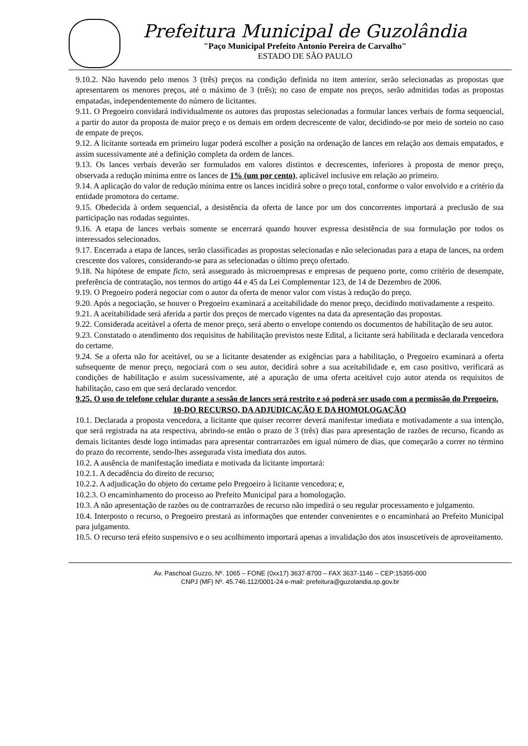Prefeitura Municipal de Guzolândia
"Paço Municipal Prefeito Antonio Pereira de Carvalho"
ESTADO DE SÃO PAULO
9.10.2. Não havendo pelo menos 3 (três) preços na condição definida no item anterior, serão selecionadas as propostas que apresentarem os menores preços, até o máximo de 3 (três); no caso de empate nos preços, serão admitidas todas as propostas empatadas, independentemente do número de licitantes.
9.11. O Pregoeiro convidará individualmente os autores das propostas selecionadas a formular lances verbais de forma sequencial, a partir do autor da proposta de maior preço e os demais em ordem decrescente de valor, decidindo-se por meio de sorteio no caso de empate de preços.
9.12. A licitante sorteada em primeiro lugar poderá escolher a posição na ordenação de lances em relação aos demais empatados, e assim sucessivamente até a definição completa da ordem de lances.
9.13. Os lances verbais deverão ser formulados em valores distintos e decrescentes, inferiores à proposta de menor preço, observada a redução mínima entre os lances de 1% (um por cento), aplicável inclusive em relação ao primeiro.
9.14. A aplicação do valor de redução mínima entre os lances incidirá sobre o preço total, conforme o valor envolvido e a critério da entidade promotora do certame.
9.15. Obedecida à ordem sequencial, a desistência da oferta de lance por um dos concorrentes importará a preclusão de sua participação nas rodadas seguintes.
9.16. A etapa de lances verbais somente se encerrará quando houver expressa desistência de sua formulação por todos os interessados selecionados.
9.17. Encerrada a etapa de lances, serão classificadas as propostas selecionadas e não selecionadas para a etapa de lances, na ordem crescente dos valores, considerando-se para as selecionadas o último preço ofertado.
9.18. Na hipótese de empate ficto, será assegurado às microempresas e empresas de pequeno porte, como critério de desempate, preferência de contratação, nos termos do artigo 44 e 45 da Lei Complementar 123, de 14 de Dezembro de 2006.
9.19. O Pregoeiro poderá negociar com o autor da oferta de menor valor com vistas à redução do preço.
9.20. Após a negociação, se houver o Pregoeiro examinará a aceitabilidade do menor preço, decidindo motivadamente a respeito.
9.21. A aceitabilidade será aferida a partir dos preços de mercado vigentes na data da apresentação das propostas.
9.22. Considerada aceitável a oferta de menor preço, será aberto o envelope contendo os documentos de habilitação de seu autor.
9.23. Constatado o atendimento dos requisitos de habilitação previstos neste Edital, a licitante será habilitada e declarada vencedora do certame.
9.24. Se a oferta não for aceitável, ou se a licitante desatender as exigências para a habilitação, o Pregoeiro examinará a oferta subsequente de menor preço, negociará com o seu autor, decidirá sobre a sua aceitabilidade e, em caso positivo, verificará as condições de habilitação e assim sucessivamente, até a apuração de uma oferta aceitável cujo autor atenda os requisitos de habilitação, caso em que será declarado vencedor.
9.25. O uso de telefone celular durante a sessão de lances será restrito e só poderá ser usado com a permissão do Pregoeiro.
10-DO RECURSO, DA ADJUDICAÇÃO E DA HOMOLOGAÇÃO
10.1. Declarada a proposta vencedora, a licitante que quiser recorrer deverá manifestar imediata e motivadamente a sua intenção, que será registrada na ata respectiva, abrindo-se então o prazo de 3 (três) dias para apresentação de razões de recurso, ficando as demais licitantes desde logo intimadas para apresentar contrarrazões em igual número de dias, que começarão a correr no término do prazo do recorrente, sendo-lhes assegurada vista imediata dos autos.
10.2. A ausência de manifestação imediata e motivada da licitante importará:
10.2.1. A decadência do direito de recurso;
10.2.2. A adjudicação do objeto do certame pelo Pregoeiro à licitante vencedora; e,
10.2.3. O encaminhamento do processo ao Prefeito Municipal para a homologação.
10.3. A não apresentação de razões ou de contrarrazões de recurso não impedirá o seu regular processamento e julgamento.
10.4. Interposto o recurso, o Pregoeiro prestará as informações que entender convenientes e o encaminhará ao Prefeito Municipal para julgamento.
10.5. O recurso terá efeito suspensivo e o seu acolhimento importará apenas a invalidação dos atos insuscetíveis de aproveitamento.
Av. Paschoal Guzzo, Nº. 1065 – FONE (0xx17) 3637-8700 – FAX 3637-1146 – CEP:15355-000
CNPJ (MF) Nº. 45.746.112/0001-24 e-mail: prefeitura@guzolandia.sp.gov.br